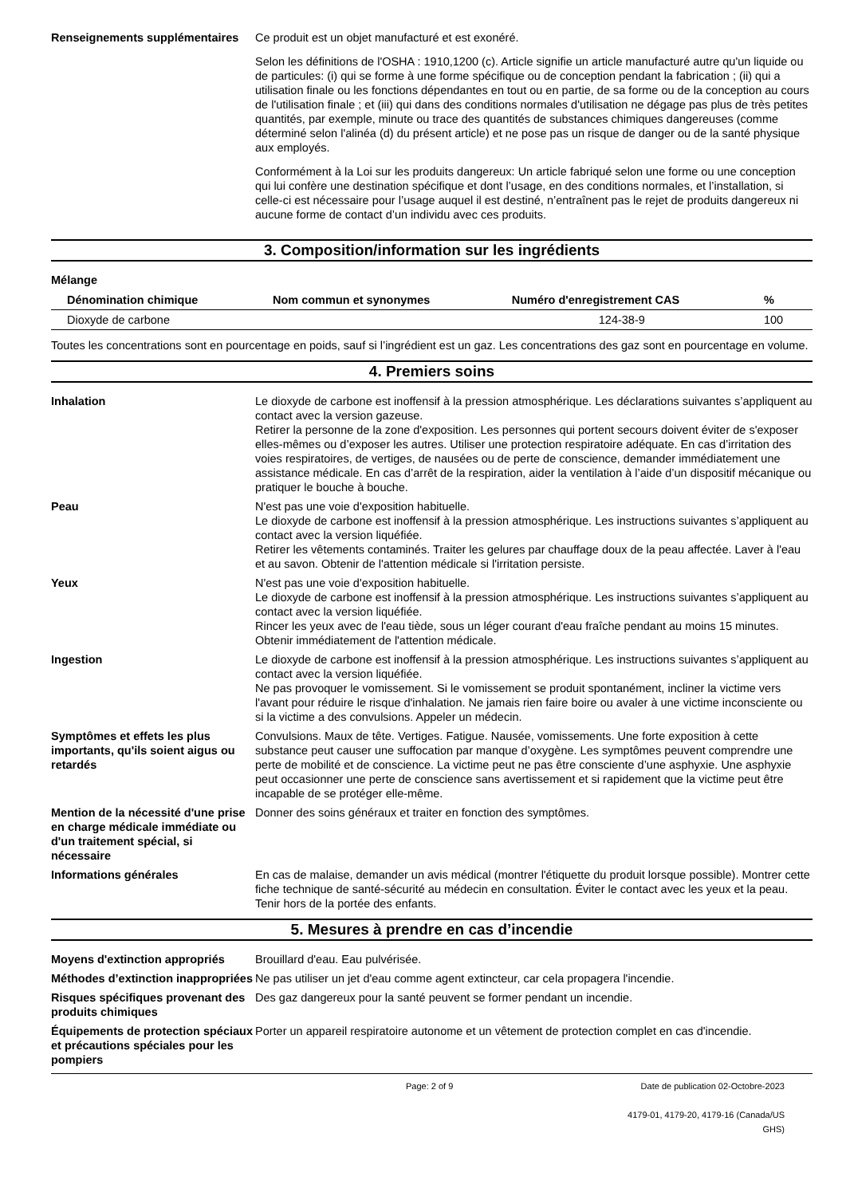Renseignements supplémentaires
Ce produit est un objet manufacturé et est exonéré.
Selon les définitions de l'OSHA : 1910,1200 (c). Article signifie un article manufacturé autre qu'un liquide ou de particules: (i) qui se forme à une forme spécifique ou de conception pendant la fabrication ; (ii) qui a utilisation finale ou les fonctions dépendantes en tout ou en partie, de sa forme ou de la conception au cours de l'utilisation finale ; et (iii) qui dans des conditions normales d'utilisation ne dégage pas plus de très petites quantités, par exemple, minute ou trace des quantités de substances chimiques dangereuses (comme déterminé selon l'alinéa (d) du présent article) et ne pose pas un risque de danger ou de la santé physique aux employés.
Conformément à la Loi sur les produits dangereux: Un article fabriqué selon une forme ou une conception qui lui confère une destination spécifique et dont l’usage, en des conditions normales, et l’installation, si celle-ci est nécessaire pour l’usage auquel il est destiné, n’entraînent pas le rejet de produits dangereux ni aucune forme de contact d’un individu avec ces produits.
3. Composition/information sur les ingrédients
Mélange
| Dénomination chimique | Nom commun et synonymes | Numéro d'enregistrement CAS | % |
| --- | --- | --- | --- |
| Dioxyde de carbone | | 124-38-9 | 100 |
Toutes les concentrations sont en pourcentage en poids, sauf si l’ingrédient est un gaz. Les concentrations des gaz sont en pourcentage en volume.
4. Premiers soins
Inhalation Le dioxyde de carbone est inoffensif à la pression atmosphérique. Les déclarations suivantes s’appliquent au contact avec la version gazeuse.
Retirer la personne de la zone d'exposition. Les personnes qui portent secours doivent éviter de s'exposer elles-mêmes ou d’exposer les autres. Utiliser une protection respiratoire adéquate. En cas d’irritation des voies respiratoires, de vertiges, de nausées ou de perte de conscience, demander immédiatement une assistance médicale. En cas d’arrêt de la respiration, aider la ventilation à l’aide d’un dispositif mécanique ou pratiquer le bouche à bouche.
Peau N'est pas une voie d'exposition habituelle.
Le dioxyde de carbone est inoffensif à la pression atmosphérique. Les instructions suivantes s’appliquent au contact avec la version liquéfiée.
Retirer les vêtements contaminés. Traiter les gelures par chauffage doux de la peau affectée. Laver à l'eau et au savon. Obtenir de l'attention médicale si l'irritation persiste.
Yeux N'est pas une voie d'exposition habituelle.
Le dioxyde de carbone est inoffensif à la pression atmosphérique. Les instructions suivantes s’appliquent au contact avec la version liquéfiée.
Rincer les yeux avec de l'eau tiède, sous un léger courant d'eau fraîche pendant au moins 15 minutes. Obtenir immédiatement de l'attention médicale.
Ingestion Le dioxyde de carbone est inoffensif à la pression atmosphérique. Les instructions suivantes s’appliquent au contact avec la version liquéfiée.
Ne pas provoquer le vomissement. Si le vomissement se produit spontanément, incliner la victime vers l'avant pour réduire le risque d'inhalation. Ne jamais rien faire boire ou avaler à une victime inconsciente ou si la victime a des convulsions. Appeler un médecin.
Symptômes et effets les plus importants, qu'ils soient aigus ou retardés
Convulsions. Maux de tête. Vertiges. Fatigue. Nausée, vomissements. Une forte exposition à cette substance peut causer une suffocation par manque d’oxygène. Les symptômes peuvent comprendre une perte de mobilité et de conscience. La victime peut ne pas être consciente d’une asphyxie. Une asphyxie peut occasionner une perte de conscience sans avertissement et si rapidement que la victime peut être incapable de se protéger elle-même.
Mention de la nécessité d'une prise en charge médicale immédiate ou d'un traitement spécial, si nécessaire
Donner des soins généraux et traiter en fonction des symptômes.
Informations générales En cas de malaise, demander un avis médical (montrer l'étiquette du produit lorsque possible). Montrer cette fiche technique de santé-sécurité au médecin en consultation. Éviter le contact avec les yeux et la peau. Tenir hors de la portée des enfants.
5. Mesures à prendre en cas d’incendie
Moyens d'extinction appropriés
Brouillard d'eau. Eau pulvérisée.
Méthodes d’extinction inappropriées
Ne pas utiliser un jet d'eau comme agent extincteur, car cela propagera l'incendie.
Risques spécifiques provenant des produits chimiques
Des gaz dangereux pour la santé peuvent se former pendant un incendie.
Équipements de protection spéciaux et précautions spéciales pour les pompiers
Porter un appareil respiratoire autonome et un vêtement de protection complet en cas d'incendie.
Page: 2 of 9 Date de publication 02-Octobre-2023
4179-01, 4179-20, 4179-16 (Canada/US GHS)